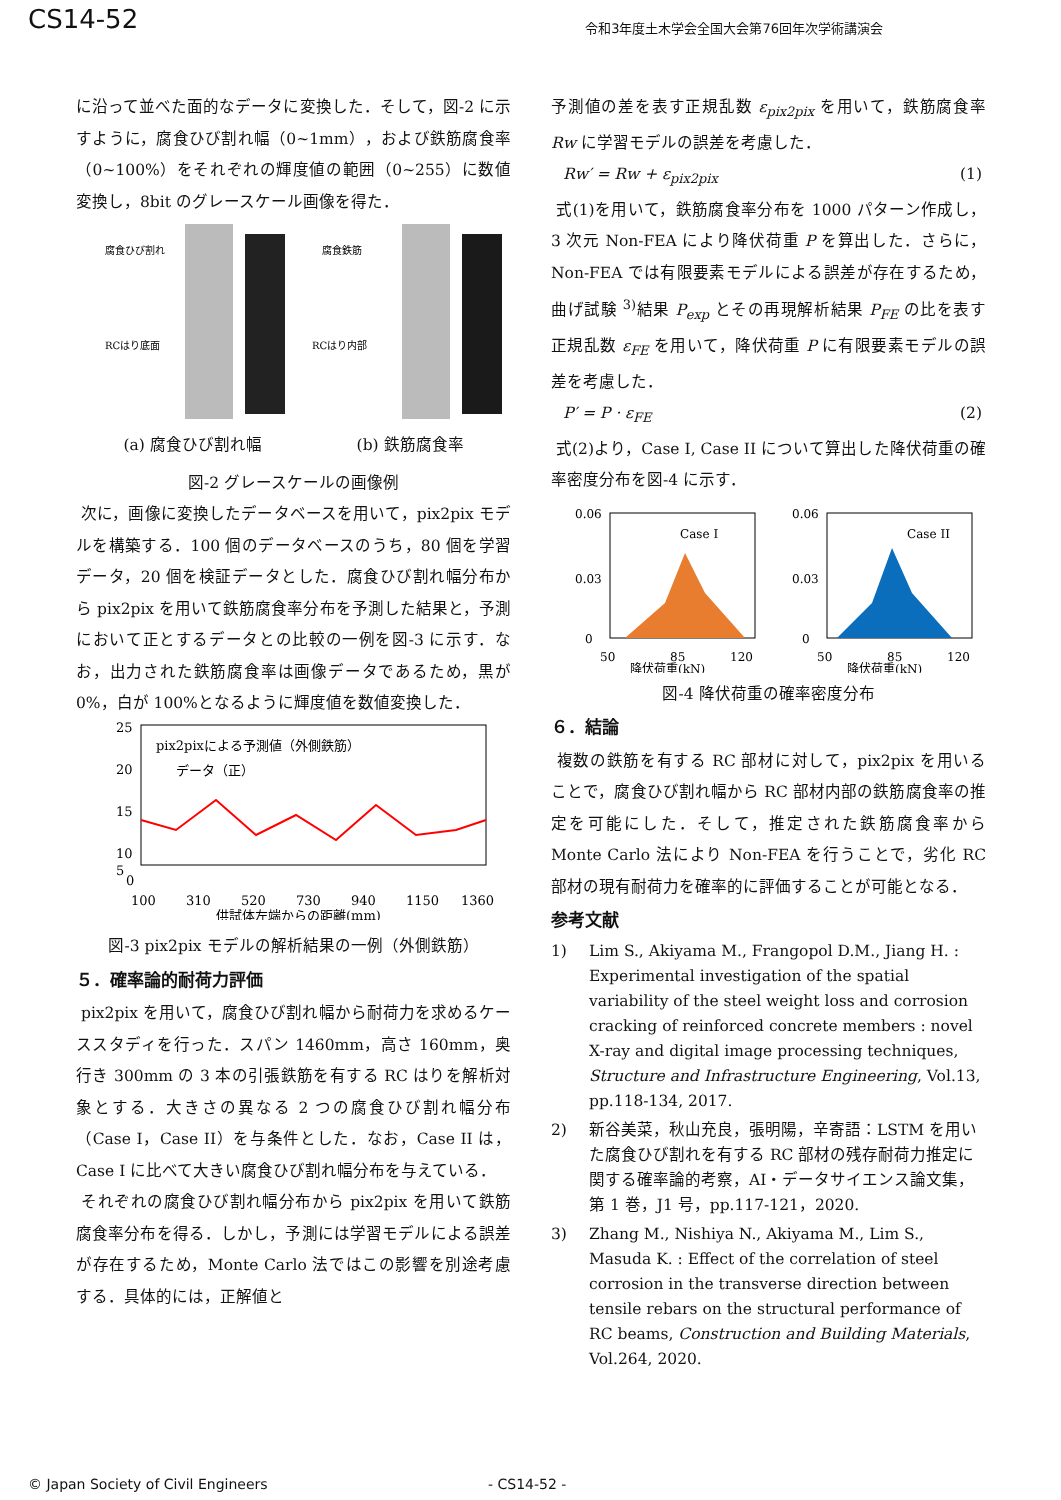CS14-52 令和3年度土木学会全国大会第76回年次学術講演会
に沿って並べた面的なデータに変換した．そして，図-2 に示すように，腐食ひび割れ幅（0~1mm），および鉄筋腐食率（0~100%）をそれぞれの輝度値の範囲（0~255）に数値変換し，8bit のグレースケール画像を得た．
腐食ひび割れ
RCはり底面
腐食鉄筋
RCはり内部
(a) 腐食ひび割れ幅 (b) 鉄筋腐食率
図-2 グレースケールの画像例
次に，画像に変換したデータベースを用いて，pix2pix モデルを構築する．100 個のデータベースのうち，80 個を学習データ，20 個を検証データとした．腐食ひび割れ幅分布から pix2pix を用いて鉄筋腐食率分布を予測した結果と，予測において正とするデータとの比較の一例を図-3 に示す．なお，出力された鉄筋腐食率は画像データであるため，黒が 0%，白が 100%となるように輝度値を数値変換した．
25
20
15
10
5
pix2pixによる予測値（外側鉄筋）
データ（正）
0
100
310
520
730
940
1150
1360
供試体左端からの距離(mm)
図-3 pix2pix モデルの解析結果の一例（外側鉄筋）
５．確率論的耐荷力評価
pix2pix を用いて，腐食ひび割れ幅から耐荷力を求めるケーススタディを行った．スパン 1460mm，高さ 160mm，奥行き 300mm の 3 本の引張鉄筋を有する RC はりを解析対象とする．大きさの異なる 2 つの腐食ひび割れ幅分布（Case I，Case II）を与条件とした．なお，Case II は，Case I に比べて大きい腐食ひび割れ幅分布を与えている．
それぞれの腐食ひび割れ幅分布から pix2pix を用いて鉄筋腐食率分布を得る．しかし，予測には学習モデルによる誤差が存在するため，Monte Carlo 法ではこの影響を別途考慮する．具体的には，正解値と
予測値の差を表す正規乱数 ε<sub>pix2pix</sub> を用いて，鉄筋腐食率 Rw に学習モデルの誤差を考慮した．
Rw′ = Rw + ε<sub>pix2pix</sub> (1)
式(1)を用いて，鉄筋腐食率分布を 1000 パターン作成し，3 次元 Non-FEA により降伏荷重 P を算出した．さらに，Non-FEA では有限要素モデルによる誤差が存在するため，曲げ試験 <sup>3)</sup>結果 P<sub>exp</sub> とその再現解析結果 P<sub>FE</sub> の比を表す正規乱数 ε<sub>FE</sub> を用いて，降伏荷重 P に有限要素モデルの誤差を考慮した．
P′ = P · ε<sub>FE</sub> (2)
式(2)より，Case I, Case II について算出した降伏荷重の確率密度分布を図-4 に示す．
0.06
0.03
0
Case I
50
85
120
降伏荷重(kN)
0.06
0.03
0
Case II
50
85
120
降伏荷重(kN)
図-4 降伏荷重の確率密度分布
６．結論
複数の鉄筋を有する RC 部材に対して，pix2pix を用いることで，腐食ひび割れ幅から RC 部材内部の鉄筋腐食率の推定を可能にした．そして，推定された鉄筋腐食率から Monte Carlo 法により Non-FEA を行うことで，劣化 RC 部材の現有耐荷力を確率的に評価することが可能となる．
参考文献
1) Lim S., Akiyama M., Frangopol D.M., Jiang H. : Experimental investigation of the spatial variability of the steel weight loss and corrosion cracking of reinforced concrete members : novel X-ray and digital image processing techniques, Structure and Infrastructure Engineering, Vol.13, pp.118-134, 2017.
2) 新谷美菜，秋山充良，張明陽，辛寄語：LSTM を用いた腐食ひび割れを有する RC 部材の残存耐荷力推定に関する確率論的考察，AI・データサイエンス論文集，第 1 巻，J1 号，pp.117-121，2020.
3) Zhang M., Nishiya N., Akiyama M., Lim S., Masuda K. : Effect of the correlation of steel corrosion in the transverse direction between tensile rebars on the structural performance of RC beams, Construction and Building Materials, Vol.264, 2020.
© Japan Society of Civil Engineers - CS14-52 -